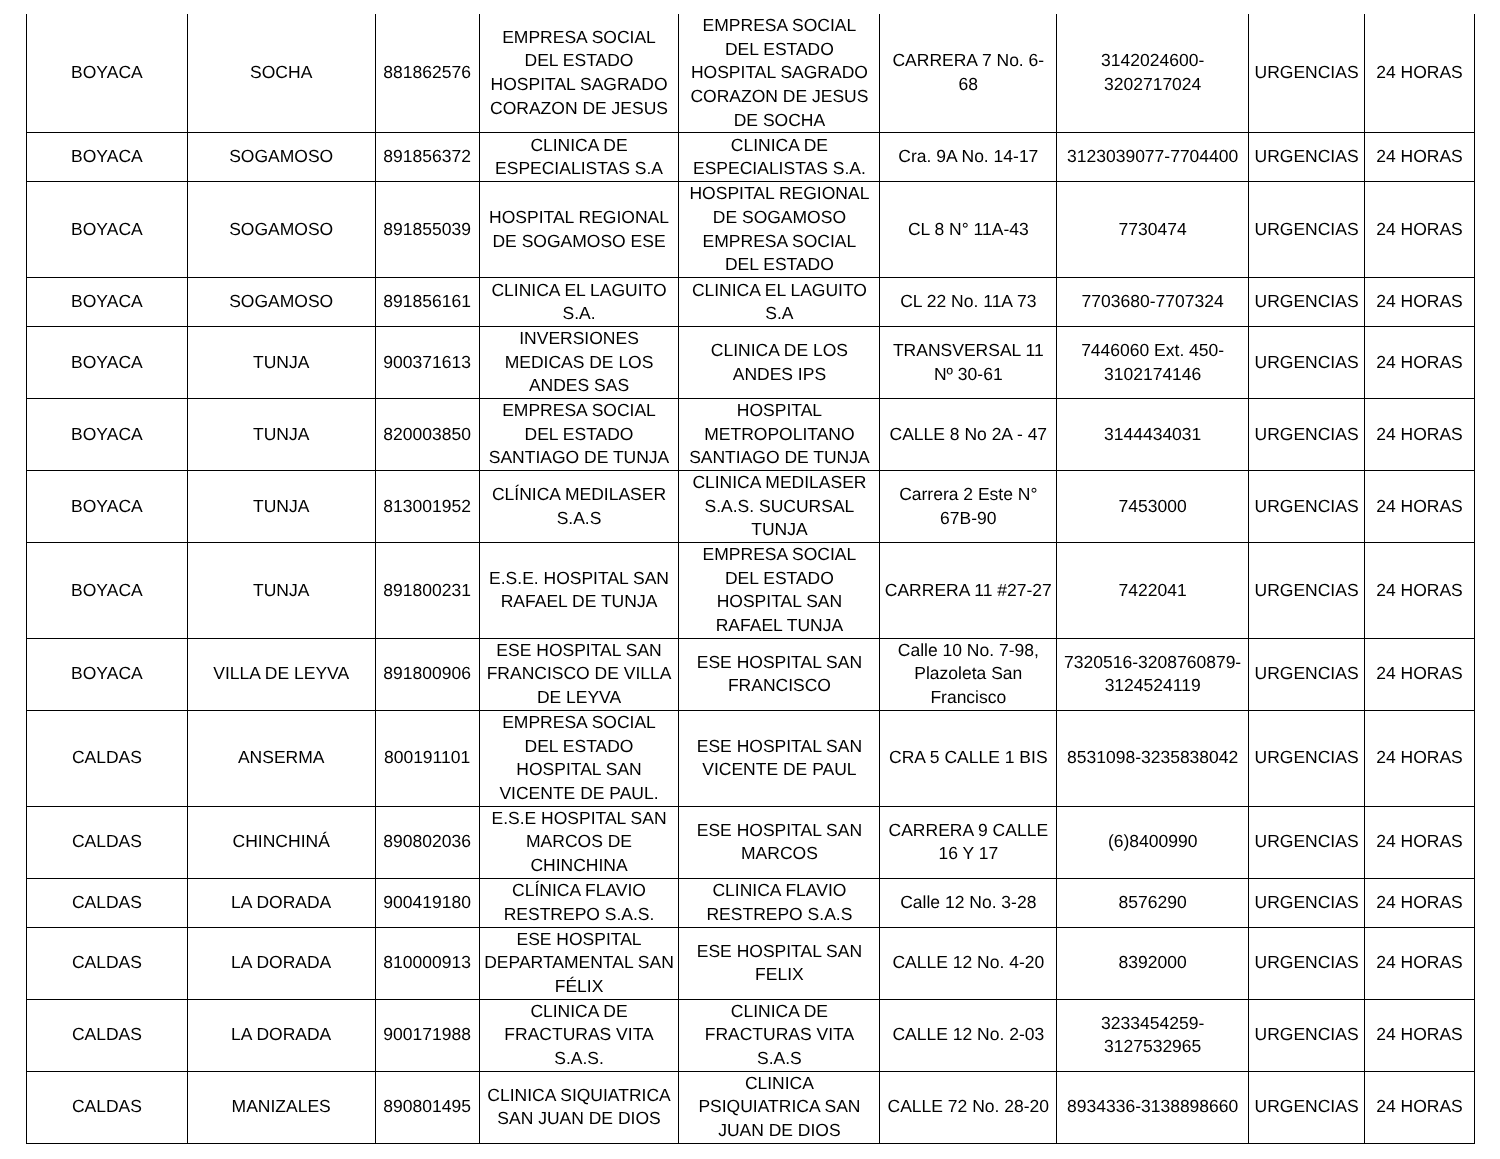| BOYACA | SOCHA | 881862576 | EMPRESA SOCIAL DEL ESTADO HOSPITAL SAGRADO CORAZON DE JESUS | EMPRESA SOCIAL DEL ESTADO HOSPITAL SAGRADO CORAZON DE JESUS DE SOCHA | CARRERA 7 No. 6-68 | 3142024600-3202717024 | URGENCIAS | 24 HORAS |
| BOYACA | SOGAMOSO | 891856372 | CLINICA DE ESPECIALISTAS S.A | CLINICA DE ESPECIALISTAS S.A. | Cra. 9A No. 14-17 | 3123039077-7704400 | URGENCIAS | 24 HORAS |
| BOYACA | SOGAMOSO | 891855039 | HOSPITAL REGIONAL DE SOGAMOSO ESE | HOSPITAL REGIONAL DE SOGAMOSO EMPRESA SOCIAL DEL ESTADO | CL 8 N° 11A-43 | 7730474 | URGENCIAS | 24 HORAS |
| BOYACA | SOGAMOSO | 891856161 | CLINICA EL LAGUITO S.A. | CLINICA EL LAGUITO S.A | CL 22 No. 11A 73 | 7703680-7707324 | URGENCIAS | 24 HORAS |
| BOYACA | TUNJA | 900371613 | INVERSIONES MEDICAS DE LOS ANDES SAS | CLINICA DE LOS ANDES IPS | TRANSVERSAL 11 Nº 30-61 | 7446060 Ext. 450-3102174146 | URGENCIAS | 24 HORAS |
| BOYACA | TUNJA | 820003850 | EMPRESA SOCIAL DEL ESTADO SANTIAGO DE TUNJA | HOSPITAL METROPOLITANO SANTIAGO DE TUNJA | CALLE 8 No 2A - 47 | 3144434031 | URGENCIAS | 24 HORAS |
| BOYACA | TUNJA | 813001952 | CLÍNICA MEDILASER S.A.S | CLINICA MEDILASER S.A.S. SUCURSAL TUNJA | Carrera 2 Este N° 67B-90 | 7453000 | URGENCIAS | 24 HORAS |
| BOYACA | TUNJA | 891800231 | E.S.E. HOSPITAL SAN RAFAEL DE TUNJA | EMPRESA SOCIAL DEL ESTADO HOSPITAL SAN RAFAEL TUNJA | CARRERA 11 #27-27 | 7422041 | URGENCIAS | 24 HORAS |
| BOYACA | VILLA DE LEYVA | 891800906 | ESE HOSPITAL SAN FRANCISCO DE VILLA DE LEYVA | ESE HOSPITAL SAN FRANCISCO | Calle 10 No. 7-98, Plazoleta San Francisco | 7320516-3208760879-3124524119 | URGENCIAS | 24 HORAS |
| CALDAS | ANSERMA | 800191101 | EMPRESA SOCIAL DEL ESTADO HOSPITAL SAN VICENTE DE PAUL. | ESE HOSPITAL SAN VICENTE DE PAUL | CRA 5 CALLE 1 BIS | 8531098-3235838042 | URGENCIAS | 24 HORAS |
| CALDAS | CHINCHINÁ | 890802036 | E.S.E HOSPITAL SAN MARCOS DE CHINCHINA | ESE HOSPITAL SAN MARCOS | CARRERA 9 CALLE 16 Y 17 | (6)8400990 | URGENCIAS | 24 HORAS |
| CALDAS | LA DORADA | 900419180 | CLÍNICA FLAVIO RESTREPO S.A.S. | CLINICA FLAVIO RESTREPO S.A.S | Calle 12 No. 3-28 | 8576290 | URGENCIAS | 24 HORAS |
| CALDAS | LA DORADA | 810000913 | ESE HOSPITAL DEPARTAMENTAL SAN FÉLIX | ESE HOSPITAL SAN FELIX | CALLE 12 No. 4-20 | 8392000 | URGENCIAS | 24 HORAS |
| CALDAS | LA DORADA | 900171988 | CLINICA DE FRACTURAS VITA S.A.S. | CLINICA DE FRACTURAS VITA S.A.S | CALLE 12 No. 2-03 | 3233454259-3127532965 | URGENCIAS | 24 HORAS |
| CALDAS | MANIZALES | 890801495 | CLINICA SIQUIATRICA SAN JUAN DE DIOS | CLINICA PSIQUIATRICA SAN JUAN DE DIOS | CALLE 72 No. 28-20 | 8934336-3138898660 | URGENCIAS | 24 HORAS |